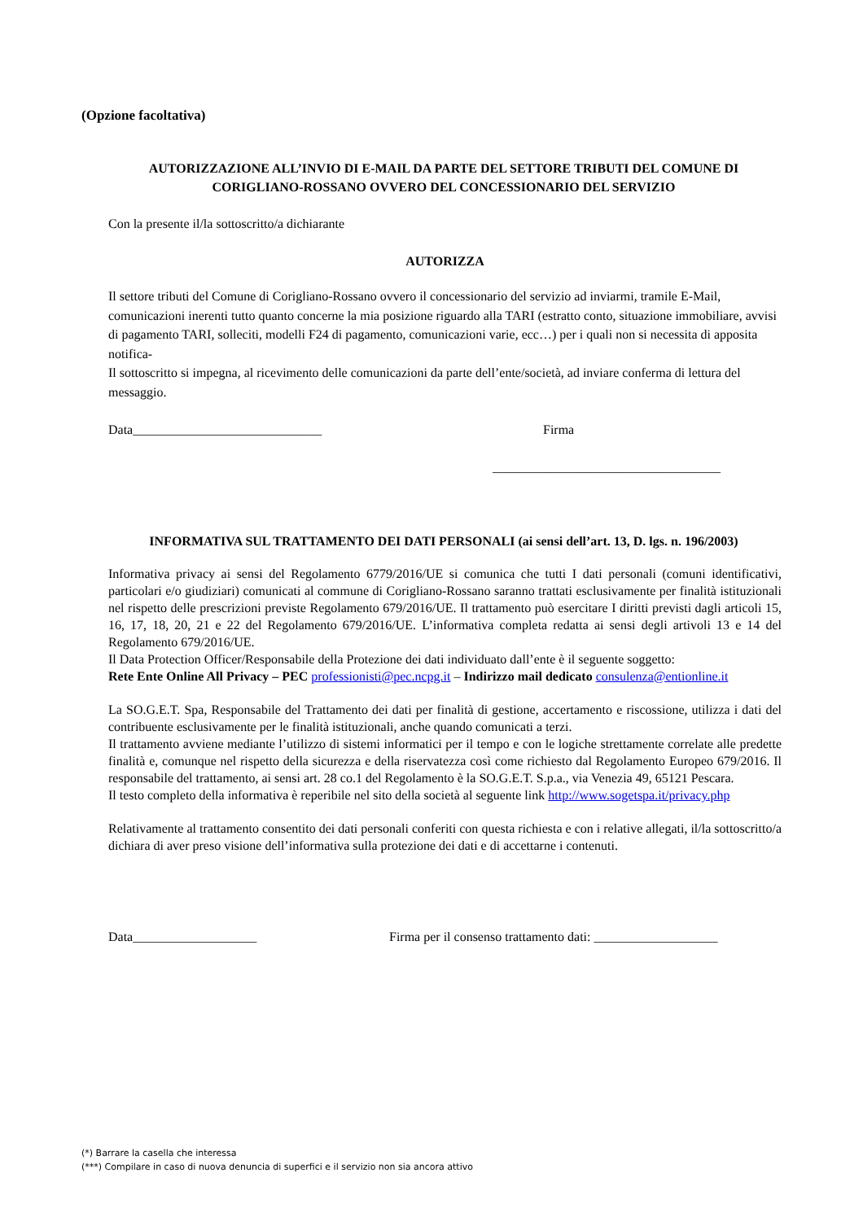(Opzione facoltativa)
AUTORIZZAZIONE ALL’INVIO DI E-MAIL DA PARTE DEL SETTORE TRIBUTI DEL COMUNE DI CORIGLIANO-ROSSANO OVVERO DEL CONCESSIONARIO DEL SERVIZIO
Con la presente il/la sottoscritto/a dichiarante
AUTORIZZA
Il settore tributi del Comune di Corigliano-Rossano ovvero il concessionario del servizio ad inviarmi, tramile E-Mail, comunicazioni inerenti tutto quanto concerne la mia posizione riguardo alla TARI (estratto conto, situazione immobiliare, avvisi di pagamento TARI, solleciti, modelli F24 di pagamento, comunicazioni varie, ecc…) per i quali non si necessita di apposita notifica-
Il sottoscritto si impegna, al ricevimento delle comunicazioni da parte dell’ente/società, ad inviare conferma di lettura del messaggio.
Data_____________________________ Firma
___________________________________
INFORMATIVA SUL TRATTAMENTO DEI DATI PERSONALI (ai sensi dell’art. 13, D. lgs. n. 196/2003)
Informativa privacy ai sensi del Regolamento 6779/2016/UE si comunica che tutti I dati personali (comuni identificativi, particolari e/o giudiziari) comunicati al commune di Corigliano-Rossano saranno trattati esclusivamente per finalità istituzionali nel rispetto delle prescrizioni previste Regolamento 679/2016/UE. Il trattamento può esercitare I diritti previsti dagli articoli 15, 16, 17, 18, 20, 21 e 22 del Regolamento 679/2016/UE. L’informativa completa redatta ai sensi degli artivoli 13 e 14 del Regolamento 679/2016/UE.
Il Data Protection Officer/Responsabile della Protezione dei dati individuato dall’ente è il seguente soggetto:
Rete Ente Online All Privacy – PEC professionisti@pec.ncpg.it – Indirizzo mail dedicato consulenza@entionline.it
La SO.G.E.T. Spa, Responsabile del Trattamento dei dati per finalità di gestione, accertamento e riscossione, utilizza i dati del contribuente esclusivamente per le finalità istituzionali, anche quando comunicati a terzi.
Il trattamento avviene mediante l’utilizzo di sistemi informatici per il tempo e con le logiche strettamente correlate alle predette finalità e, comunque nel rispetto della sicurezza e della riservatezza così come richiesto dal Regolamento Europeo 679/2016. Il responsabile del trattamento, ai sensi art. 28 co.1 del Regolamento è la SO.G.E.T. S.p.a., via Venezia 49, 65121 Pescara.
Il testo completo della informativa è reperibile nel sito della società al seguente link http://www.sogetspa.it/privacy.php
Relativamente al trattamento consentito dei dati personali conferiti con questa richiesta e con i relative allegati, il/la sottoscritto/a dichiara di aver preso visione dell’informativa sulla protezione dei dati e di accettarne i contenuti.
Data___________________ Firma per il consenso trattamento dati: ___________________
(*) Barrare la casella che interessa
(***) Compilare in caso di nuova denuncia di superfici e il servizio non sia ancora attivo